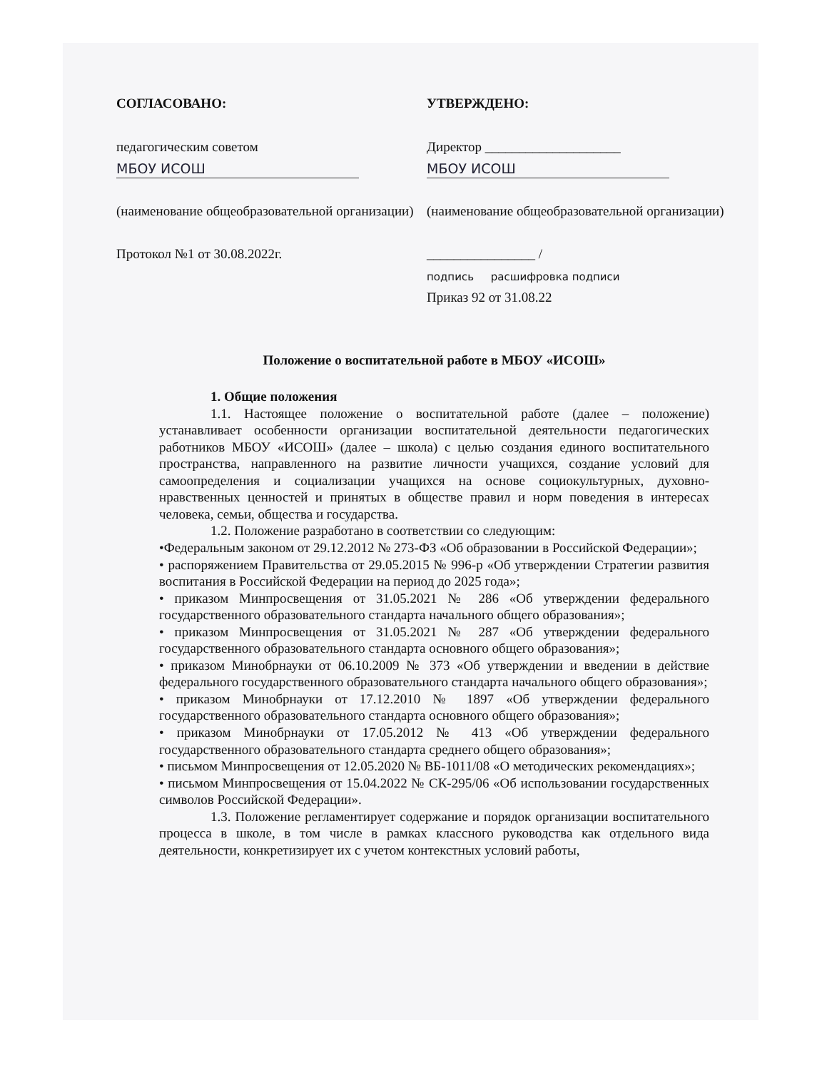СОГЛАСОВАНО:
педагогическим советом
МБОУ ИСОШ
(наименование общеобразовательной организации)
Протокол №1 от 30.08.2022г.
УТВЕРЖДЕНО:
Директор ____________________
МБОУ ИСОШ
(наименование общеобразовательной организации)
________________ /
подпись расшифровка подписи
Приказ 92 от 31.08.22
Положение о воспитательной работе в МБОУ «ИСОШ»
1. Общие положения
1.1. Настоящее положение о воспитательной работе (далее – положение) устанавливает особенности организации воспитательной деятельности педагогических работников МБОУ «ИСОШ» (далее – школа) с целью создания единого воспитательного пространства, направленного на развитие личности учащихся, создание условий для самоопределения и социализации учащихся на основе социокультурных, духовно-нравственных ценностей и принятых в обществе правил и норм поведения в интересах человека, семьи, общества и государства.
1.2. Положение разработано в соответствии со следующим:
•Федеральным законом от 29.12.2012 № 273-ФЗ «Об образовании в Российской Федерации»;
• распоряжением Правительства от 29.05.2015 № 996-р «Об утверждении Стратегии развития воспитания в Российской Федерации на период до 2025 года»;
• приказом Минпросвещения от 31.05.2021 № 286 «Об утверждении федерального государственного образовательного стандарта начального общего образования»;
• приказом Минпросвещения от 31.05.2021 № 287 «Об утверждении федерального государственного образовательного стандарта основного общего образования»;
• приказом Минобрнауки от 06.10.2009 № 373 «Об утверждении и введении в действие федерального государственного образовательного стандарта начального общего образования»;
• приказом Минобрнауки от 17.12.2010 № 1897 «Об утверждении федерального государственного образовательного стандарта основного общего образования»;
• приказом Минобрнауки от 17.05.2012 № 413 «Об утверждении федерального государственного образовательного стандарта среднего общего образования»;
• письмом Минпросвещения от 12.05.2020 № ВБ-1011/08 «О методических рекомендациях»;
• письмом Минпросвещения от 15.04.2022 № СК-295/06 «Об использовании государственных символов Российской Федерации».
1.3. Положение регламентирует содержание и порядок организации воспитательного процесса в школе, в том числе в рамках классного руководства как отдельного вида деятельности, конкретизирует их с учетом контекстных условий работы,